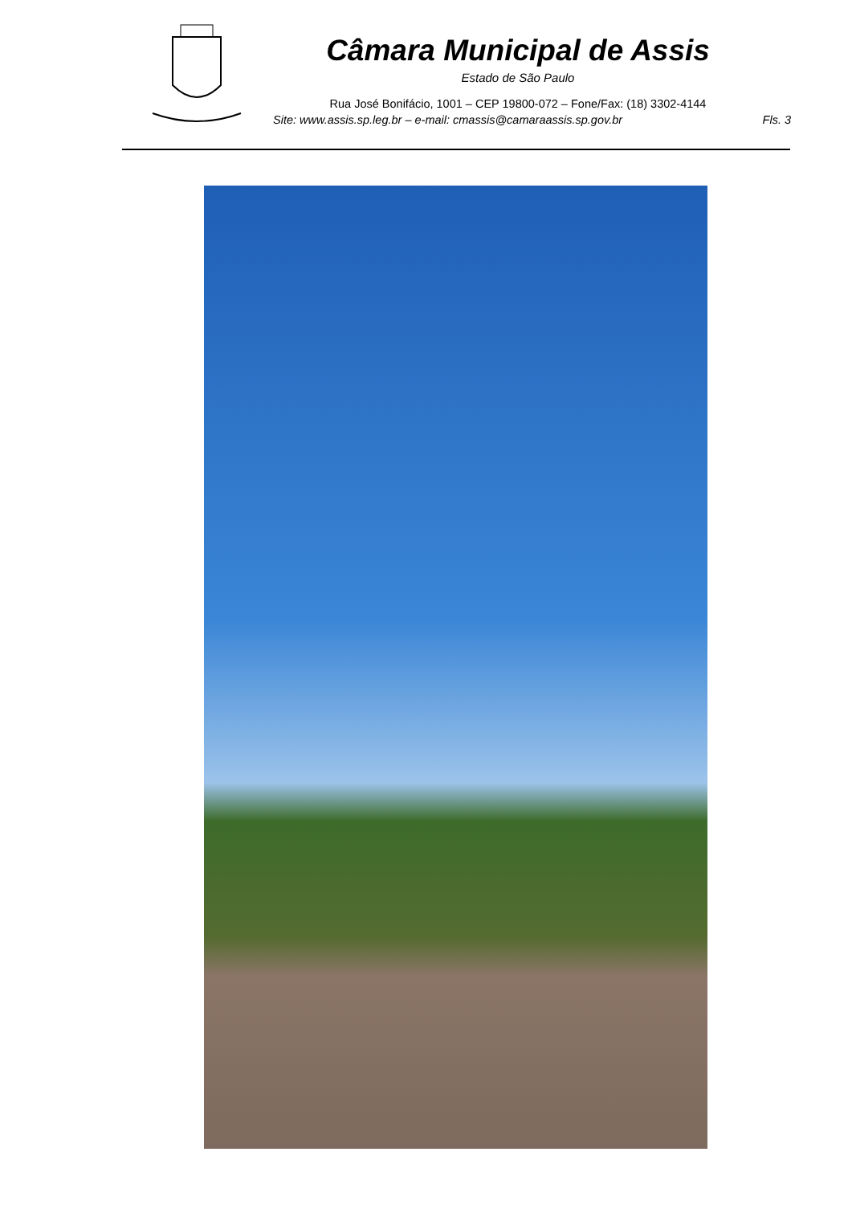Câmara Municipal de Assis
Estado de São Paulo
Rua José Bonifácio, 1001 – CEP 19800-072 – Fone/Fax: (18) 3302-4144
Site: www.assis.sp.leg.br – e-mail: cmassis@camaraassis.sp.gov.br Fls. 3